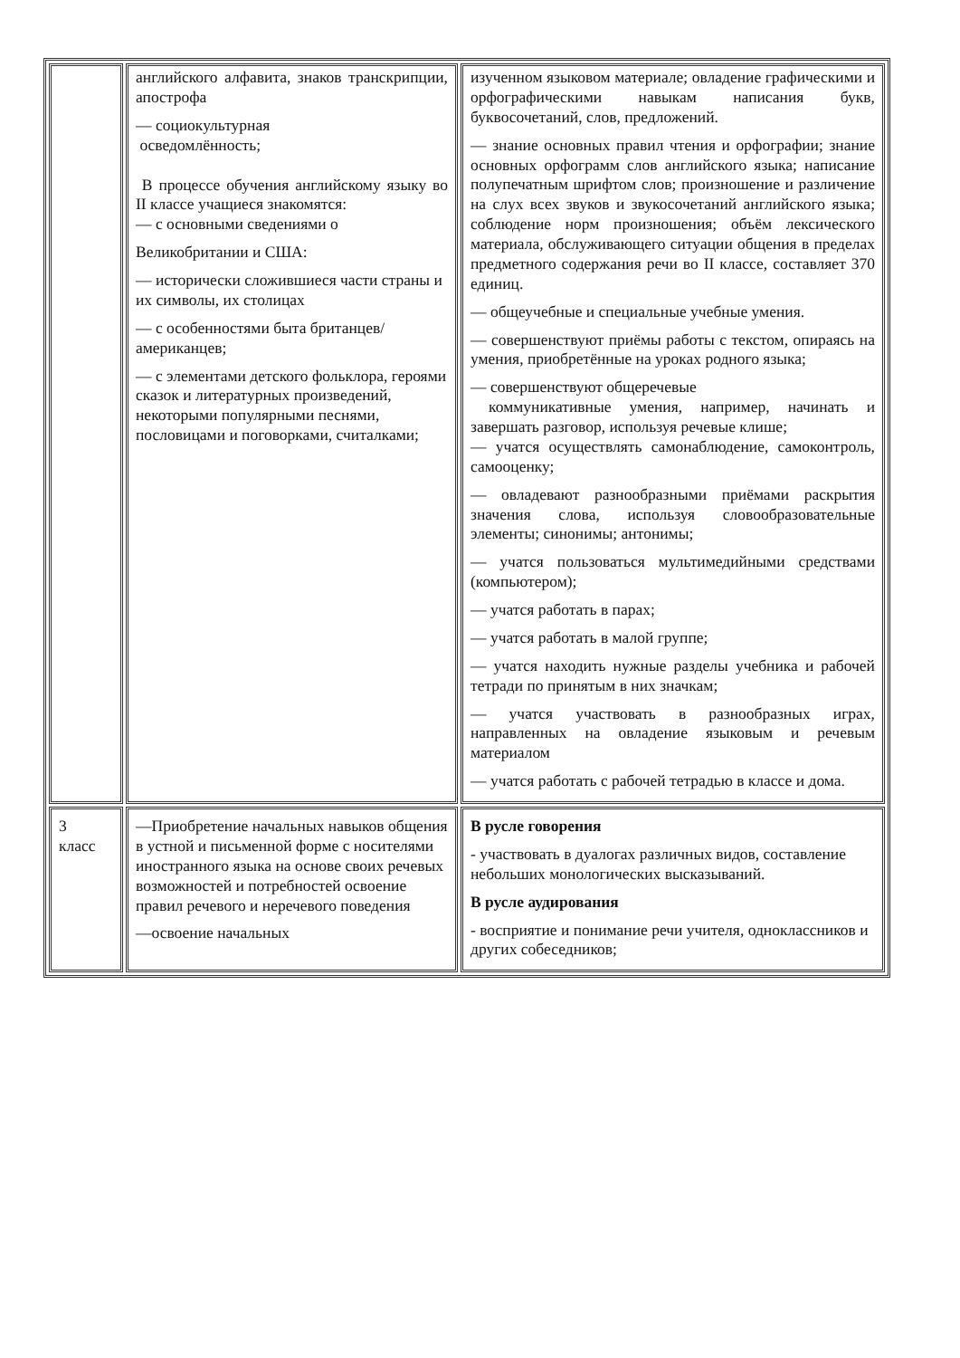| | английского алфавита, знаков транскрипции, апострофа — социокультурная осведомлённость; В процессе обучения английскому языку во II классе учащиеся знакомятся: — с основными сведениями о Великобритании и США: — исторически сложившиеся части страны и их символы, их столицах — с особенностями быта британцев/американцев; — с элементами детского фольклора, героями сказок и литературных произведений, некоторыми популярными песнями, пословицами и поговорками, считалками; | изученном языковом материале; овладение графическими и орфографическими навыкам написания букв, буквосочетаний, слов, предложений. — знание основных правил чтения и орфографии; знание основных орфограмм слов английского языка; написание полупечатным шрифтом слов; произношение и различение на слух всех звуков и звукосочетаний английского языка; соблюдение норм произношения; объём лексического материала, обслуживающего ситуации общения в пределах предметного содержания речи во II классе, составляет 370 единиц. — общеучебные и специальные учебные умения. — совершенствуют приёмы работы с текстом, опираясь на умения, приобретённые на уроках родного языка; — совершенствуют общеречевые коммуникативные умения, например, начинать и завершать разговор, используя речевые клише; — учатся осуществлять самонаблюдение, самоконтроль, самооценку; — овладевают разнообразными приёмами раскрытия значения слова, используя словообразовательные элементы; синонимы; антонимы; — учатся пользоваться мультимедийными средствами (компьютером); — учатся работать в парах; — учатся работать в малой группе; — учатся находить нужные разделы учебника и рабочей тетради по принятым в них значкам; — учатся участвовать в разнообразных играх, направленных на овладение языковым и речевым материалом — учатся работать с рабочей тетрадью в классе и дома. |
| 3 класс | —Приобретение начальных навыков общения в устной и письменной форме с носителями иностранного языка на основе своих речевых возможностей и потребностей освоение правил речевого и неречевого поведения —освоение начальных | В русле говорения - участвовать в дуалогах различных видов, составление небольших монологических высказываний. В русле аудирования - восприятие и понимание речи учителя, одноклассников и других собеседников; |